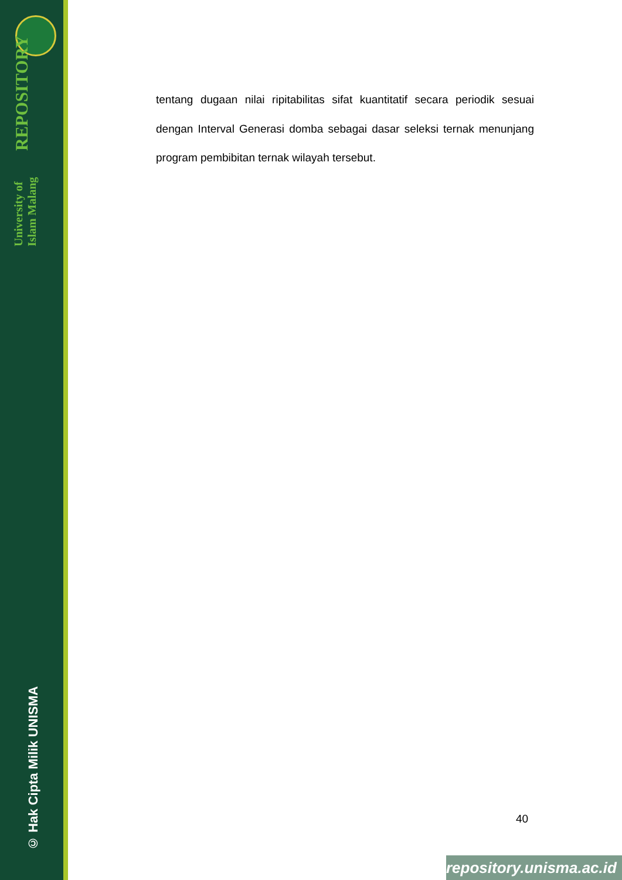University of Islam Malang REPOSITORY
© Hak Cipta Milik UNISMA
tentang dugaan nilai ripitabilitas sifat kuantitatif secara periodik sesuai dengan Interval Generasi domba sebagai dasar seleksi ternak menunjang program pembibitan ternak wilayah tersebut.
40
repository.unisma.ac.id